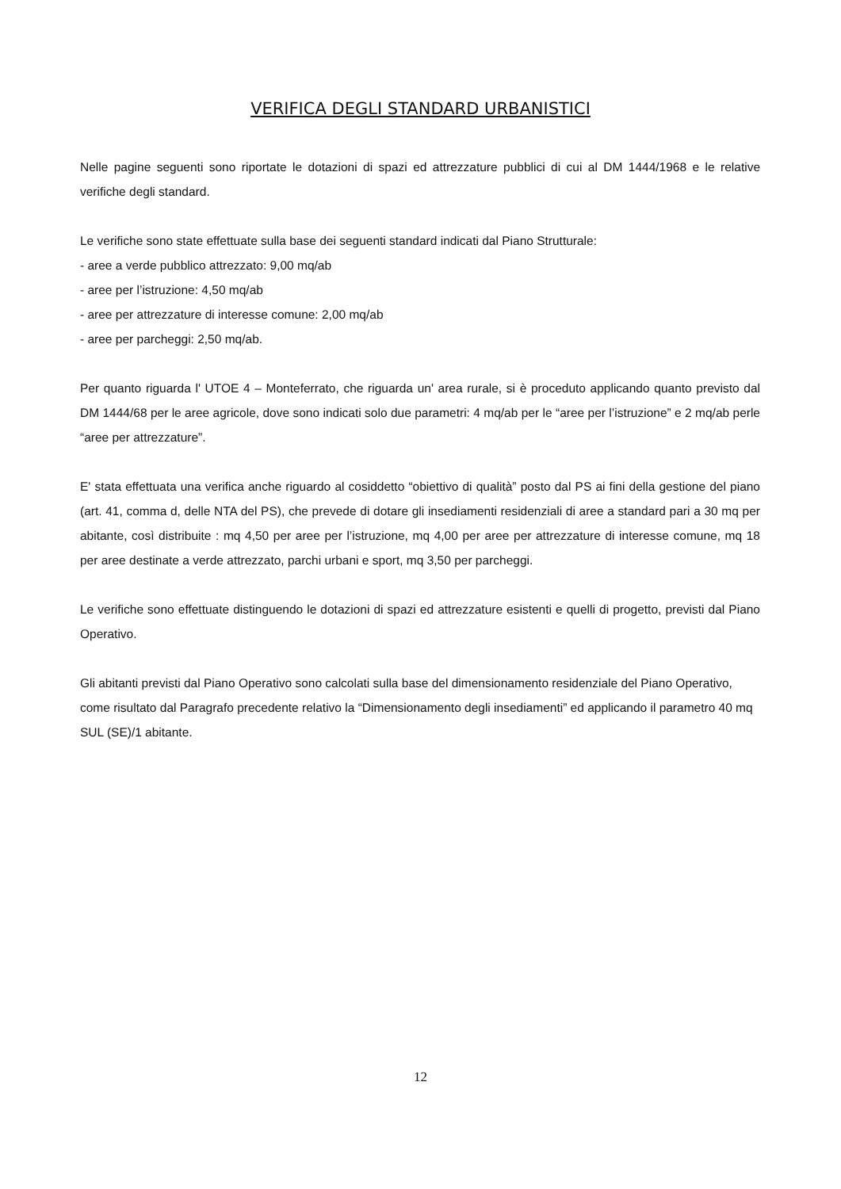VERIFICA DEGLI STANDARD URBANISTICI
Nelle pagine seguenti sono riportate le dotazioni di spazi ed attrezzature pubblici di cui al DM 1444/1968 e le relative verifiche degli standard.
Le verifiche sono state effettuate sulla base dei seguenti standard indicati dal Piano Strutturale:
- aree a verde pubblico attrezzato: 9,00 mq/ab
- aree per l’istruzione: 4,50 mq/ab
- aree per attrezzature di interesse comune: 2,00 mq/ab
- aree per parcheggi: 2,50 mq/ab.
Per quanto riguarda l' UTOE 4 – Monteferrato, che riguarda un' area rurale, si è proceduto applicando quanto previsto dal DM 1444/68 per le aree agricole, dove sono indicati solo due parametri: 4 mq/ab per le “aree per l’istruzione” e 2 mq/ab perle “aree per attrezzature”.
E' stata effettuata una verifica anche riguardo al cosiddetto “obiettivo di qualità” posto dal PS ai fini della gestione del piano (art. 41, comma d, delle NTA del PS), che prevede di dotare gli insediamenti residenziali di aree a standard pari a 30 mq per abitante, così distribuite : mq 4,50 per aree per l’istruzione, mq 4,00 per aree per attrezzature di interesse comune, mq 18 per aree destinate a verde attrezzato, parchi urbani e sport, mq 3,50 per parcheggi.
Le verifiche sono effettuate distinguendo le dotazioni di spazi ed attrezzature esistenti e quelli di progetto, previsti dal Piano Operativo.
Gli abitanti previsti dal Piano Operativo sono calcolati sulla base del dimensionamento residenziale del Piano Operativo, come risultato dal Paragrafo precedente relativo la “Dimensionamento degli insediamenti” ed applicando il parametro 40 mq SUL (SE)/1 abitante.
12